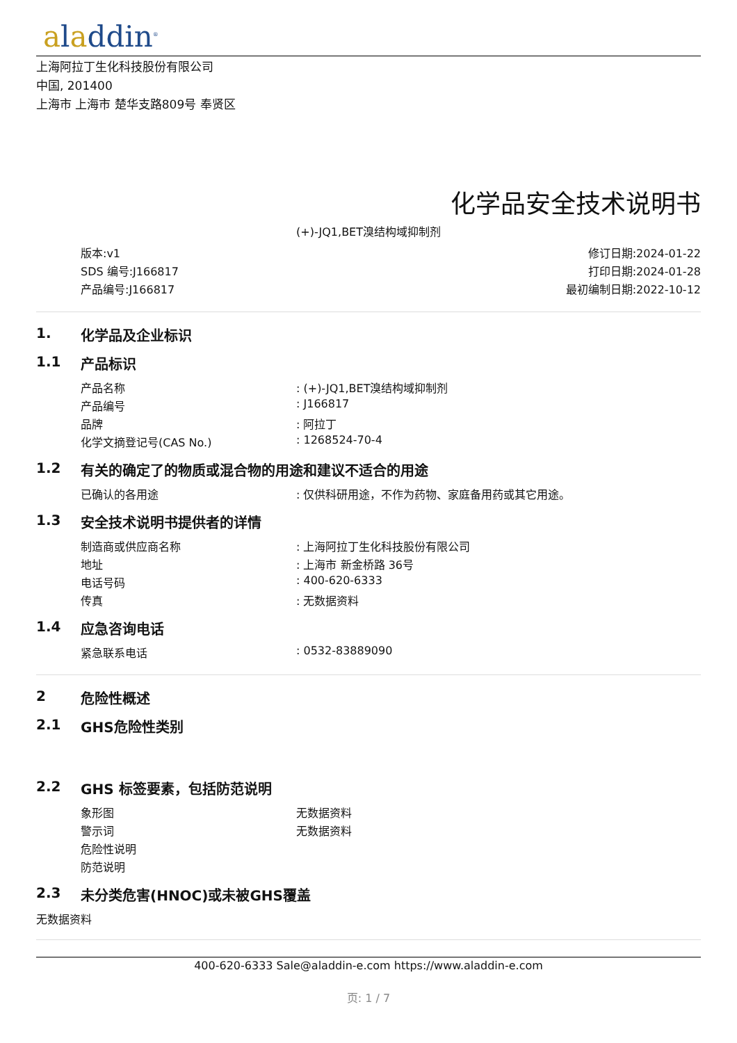aladdin<sup>®</sup>
上海阿拉丁生化科技股份有限公司
中国, 201400
上海市 上海市 楚华支路809号 奉贤区
化学品安全技术说明书
(+)-JQ1,BET溴结构域抑制剂
版本:v1
SDS 编号:J166817
产品编号:J166817
修订日期:2024-01-22
打印日期:2024-01-28
最初编制日期:2022-10-12
1. 化学品及企业标识
1.1 产品标识
| 产品名称 | : (+)-JQ1,BET溴结构域抑制剂 |
| 产品编号 | : J166817 |
| 品牌 | : 阿拉丁 |
| 化学文摘登记号(CAS No.) | : 1268524-70-4 |
1.2 有关的确定了的物质或混合物的用途和建议不适合的用途
| 已确认的各用途 | : 仅供科研用途，不作为药物、家庭备用药或其它用途。 |
1.3 安全技术说明书提供者的详情
| 制造商或供应商名称 | : 上海阿拉丁生化科技股份有限公司 |
| 地址 | : 上海市 新金桥路 36号 |
| 电话号码 | : 400-620-6333 |
| 传真 | : 无数据资料 |
1.4 应急咨询电话
| 紧急联系电话 | : 0532-83889090 |
2 危险性概述
2.1 GHS危险性类别
2.2 GHS 标签要素，包括防范说明
| 象形图 | 无数据资料 |
| 警示词 | 无数据资料 |
| 危险性说明 | |
| 防范说明 | |
2.3 未分类危害(HNOC)或未被GHS覆盖
无数据资料
400-620-6333 Sale@aladdin-e.com https://www.aladdin-e.com
页: 1 / 7